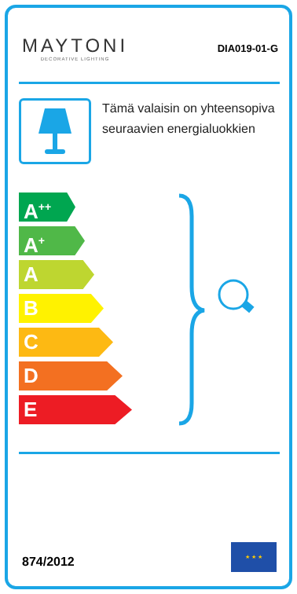MAYTONI
DECORATIVE LIGHTING
DIA019-01-G
Tämä valaisin on yhteensopiva seuraavien energialuokkien
A<sup>++</sup>
A<sup>+</sup>
A
B
C
D
E
874/2012
★ ★ ★